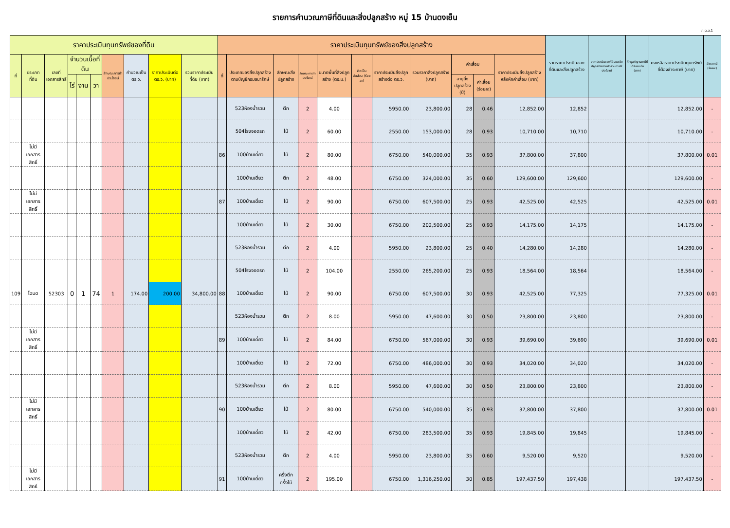รายการคำนวณภาษีที่ดินและสิ่งปลูกสร้าง หมู่ 15 บ้านดงเย็น
ภ.ด.ส.1
| ราคาประเมินทุนทรัพย์ของที่ดิน | | | | | | | | | | ราคาประเมินทุนทรัพย์ของสิ่งปลูกสร้าง | | | | | | | | | | | รวมราคาประเมินของที่ดินและสิ่งปลูกสร้าง | ราคาประเมินของที่ดินและสิ่งปลูกสร้างตามสัดส่วนการใช้ประโยชน์ | หักมูลค่าฐานภาษีที่ได้รับยกเว้น (บาท) | คงเหลือราคาประเมินทุนทรัพย์ที่ต้องชำระภาษี (บาท) | อัตราภาษี (ร้อยละ) |
| --- | --- | --- | --- | --- | --- | --- | --- | --- | --- | --- | --- | --- | --- | --- | --- | --- | --- | --- | --- | --- | --- | --- | --- | --- | --- |
| ที่ | ประเภทที่ดิน | เลขที่เอกสารสิทธิ์ | จำนวนเนื้อที่ดิน | | | ลักษณะการทำประโยชน์ | คำนวณเป็น ตร.ว. | ราคาประเมินต่อ ตร.ว. (บาท) | รวมราคาประเมินที่ดิน (บาท) | ที่ | ประเภทของสิ่งปลูกสร้างตามบัญชีกรมธนารักษ์ | ลักษณะสิ่งปลูกสร้าง | ลักษณะการทำประโยชน์ | ขนาดพื้นที่สิ่งปลูกสร้าง (ตร.ม.) | คิดเป็นสัดส่วน (ร้อยละ) | ราคาประเมินสิ่งปลูกสร้างต่อ ตร.ว. | รวมราคาสิ่งปลูกสร้าง (บาท) | ค่าเสื่อม | | ราคาประเมินสิ่งปลูกสร้างหลังหักค่าเสื่อม (บาท) | | | | | |
| | | | ไร่ | งาน | วา | | | | | | | | | | | | | อายุสิ่งปลูกสร้าง (ปี) | ค่าเสื่อม (ร้อยละ) | | | | | | |
| | | | | | | | | | | | 523ห้องน้ำรวม | ตึก | 2 | 4.00 | | 5950.00 | 23,800.00 | 28 | 0.46 | 12,852.00 | 12,852 | | | 12,852.00 | - |
| | | | | | | | | | | | 504โรงจอดรถ | ไม้ | 2 | 60.00 | | 2550.00 | 153,000.00 | 28 | 0.93 | 10,710.00 | 10,710 | | | 10,710.00 | - |
| | ไม่มีเอกสารสิทธิ์ | | | | | | | | | 86 | 100บ้านเดี่ยว | ไม้ | 2 | 80.00 | | 6750.00 | 540,000.00 | 35 | 0.93 | 37,800.00 | 37,800 | | | 37,800.00 | 0.01 |
| | | | | | | | | | | | 100บ้านเดี่ยว | ตึก | 2 | 48.00 | | 6750.00 | 324,000.00 | 35 | 0.60 | 129,600.00 | 129,600 | | | 129,600.00 | - |
| | ไม่มีเอกสารสิทธิ์ | | | | | | | | | 87 | 100บ้านเดี่ยว | ไม้ | 2 | 90.00 | | 6750.00 | 607,500.00 | 25 | 0.93 | 42,525.00 | 42,525 | | | 42,525.00 | 0.01 |
| | | | | | | | | | | | 100บ้านเดี่ยว | ไม้ | 2 | 30.00 | | 6750.00 | 202,500.00 | 25 | 0.93 | 14,175.00 | 14,175 | | | 14,175.00 | - |
| | | | | | | | | | | | 523ห้องน้ำรวม | ตึก | 2 | 4.00 | | 5950.00 | 23,800.00 | 25 | 0.40 | 14,280.00 | 14,280 | | | 14,280.00 | - |
| | | | | | | | | | | | 504โรงจอดรถ | ไม้ | 2 | 104.00 | | 2550.00 | 265,200.00 | 25 | 0.93 | 18,564.00 | 18,564 | | | 18,564.00 | - |
| 109 | โฉนด | 52303 | 0 | 1 | 74 | 1 | 174.00 | 200.00 | 34,800.00 | 88 | 100บ้านเดี่ยว | ไม้ | 2 | 90.00 | | 6750.00 | 607,500.00 | 30 | 0.93 | 42,525.00 | 77,325 | | | 77,325.00 | 0.01 |
| | | | | | | | | | | | 523ห้องน้ำรวม | ตึก | 2 | 8.00 | | 5950.00 | 47,600.00 | 30 | 0.50 | 23,800.00 | 23,800 | | | 23,800.00 | - |
| | ไม่มีเอกสารสิทธิ์ | | | | | | | | | 89 | 100บ้านเดี่ยว | ไม้ | 2 | 84.00 | | 6750.00 | 567,000.00 | 30 | 0.93 | 39,690.00 | 39,690 | | | 39,690.00 | 0.01 |
| | | | | | | | | | | | 100บ้านเดี่ยว | ไม้ | 2 | 72.00 | | 6750.00 | 486,000.00 | 30 | 0.93 | 34,020.00 | 34,020 | | | 34,020.00 | - |
| | | | | | | | | | | | 523ห้องน้ำรวม | ตึก | 2 | 8.00 | | 5950.00 | 47,600.00 | 30 | 0.50 | 23,800.00 | 23,800 | | | 23,800.00 | - |
| | ไม่มีเอกสารสิทธิ์ | | | | | | | | | 90 | 100บ้านเดี่ยว | ไม้ | 2 | 80.00 | | 6750.00 | 540,000.00 | 35 | 0.93 | 37,800.00 | 37,800 | | | 37,800.00 | 0.01 |
| | | | | | | | | | | | 100บ้านเดี่ยว | ไม้ | 2 | 42.00 | | 6750.00 | 283,500.00 | 35 | 0.93 | 19,845.00 | 19,845 | | | 19,845.00 | - |
| | | | | | | | | | | | 523ห้องน้ำรวม | ตึก | 2 | 4.00 | | 5950.00 | 23,800.00 | 35 | 0.60 | 9,520.00 | 9,520 | | | 9,520.00 | - |
| | ไม่มีเอกสารสิทธิ์ | | | | | | | | | 91 | 100บ้านเดี่ยว | ครึ่งตึกครึ่งไม้ | 2 | 195.00 | | 6750.00 | 1,316,250.00 | 30 | 0.85 | 197,437.50 | 197,438 | | | 197,437.50 | - |